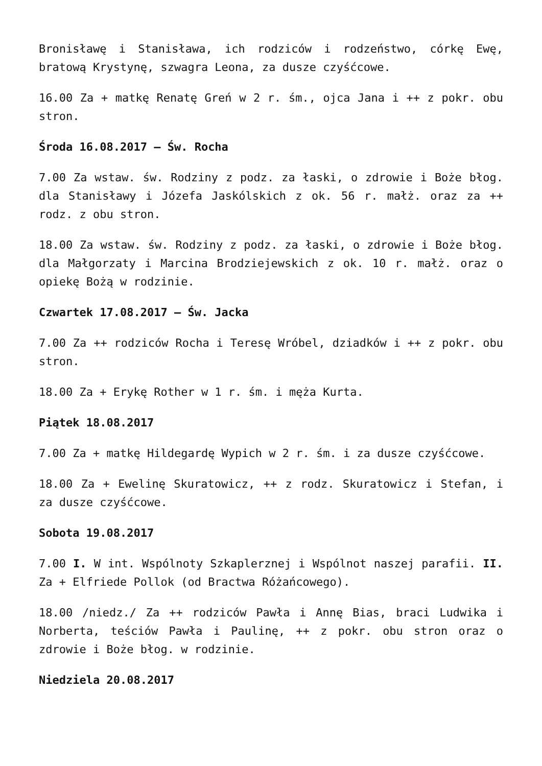Bronisławę i Stanisława, ich rodziców i rodzeństwo, córkę Ewę, bratową Krystynę, szwagra Leona, za dusze czyśćcowe.
16.00 Za + matkę Renatę Greń w 2 r. śm., ojca Jana i ++ z pokr. obu stron.
Środa 16.08.2017 – Św. Rocha
7.00 Za wstaw. św. Rodziny z podz. za łaski, o zdrowie i Boże błog. dla Stanisławy i Józefa Jaskólskich z ok. 56 r. małż. oraz za ++ rodz. z obu stron.
18.00 Za wstaw. św. Rodziny z podz. za łaski, o zdrowie i Boże błog. dla Małgorzaty i Marcina Brodziejewskich z ok. 10 r. małż. oraz o opiekę Bożą w rodzinie.
Czwartek 17.08.2017 – Św. Jacka
7.00 Za ++ rodziców Rocha i Teresę Wróbel, dziadków i ++ z pokr. obu stron.
18.00 Za + Erykę Rother w 1 r. śm. i męża Kurta.
Piątek 18.08.2017
7.00 Za + matkę Hildegardę Wypich w 2 r. śm. i za dusze czyśćcowe.
18.00 Za + Ewelinę Skuratowicz, ++ z rodz. Skuratowicz i Stefan, i za dusze czyśćcowe.
Sobota 19.08.2017
7.00 I. W int. Wspólnoty Szkaplerznej i Wspólnot naszej parafii. II. Za + Elfriede Pollok (od Bractwa Różańcowego).
18.00 /niedz./ Za ++ rodziców Pawła i Annę Bias, braci Ludwika i Norberta, teściów Pawła i Paulinę, ++ z pokr. obu stron oraz o zdrowie i Boże błog. w rodzinie.
Niedziela 20.08.2017